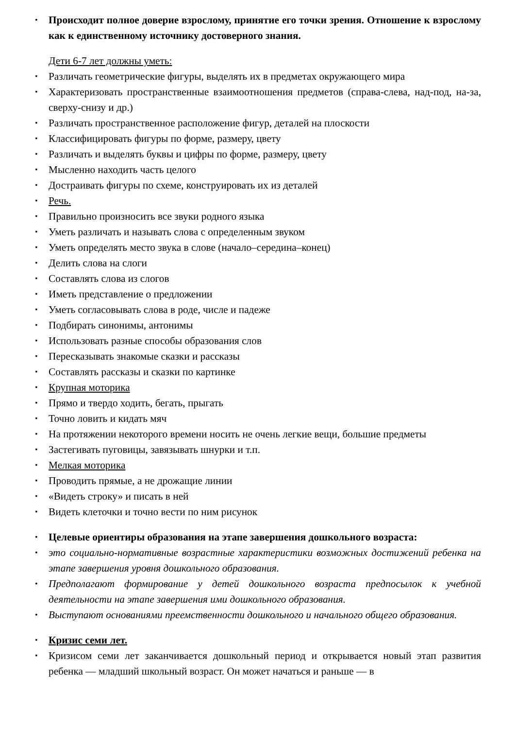Происходит полное доверие взрослому, принятие его точки зрения. Отношение к взрослому как к единственному источнику достоверного знания.
Дети 6-7 лет должны уметь:
Различать геометрические фигуры, выделять их в предметах окружающего мира
Характеризовать пространственные взаимоотношения предметов (справа-слева, над-под, на-за, сверху-снизу и др.)
Различать пространственное расположение фигур, деталей на плоскости
Классифицировать фигуры по форме, размеру, цвету
Различать и выделять буквы и цифры по форме, размеру, цвету
Мысленно находить часть целого
Достраивать фигуры по схеме, конструировать их из деталей
Речь.
Правильно произносить все звуки родного языка
Уметь различать и называть слова с определенным звуком
Уметь определять место звука в слове (начало–середина–конец)
Делить слова на слоги
Составлять слова из слогов
Иметь представление о предложении
Уметь согласовывать слова в роде, числе и падеже
Подбирать синонимы, антонимы
Использовать разные способы образования слов
Пересказывать знакомые сказки и рассказы
Составлять рассказы и сказки по картинке
Крупная моторика
Прямо и твердо ходить, бегать, прыгать
Точно ловить и кидать мяч
На протяжении некоторого времени носить не очень легкие вещи, большие предметы
Застегивать пуговицы, завязывать шнурки и т.п.
Мелкая моторика
Проводить прямые, а не дрожащие линии
«Видеть строку» и писать в ней
Видеть клеточки и точно вести по ним рисунок
Целевые ориентиры образования на этапе завершения дошкольного возраста:
это социально-нормативные возрастные характеристики возможных достижений ребенка на этапе завершения уровня дошкольного образования.
Предполагают формирование у детей дошкольного возраста предпосылок к учебной деятельности на этапе завершения ими дошкольного образования.
Выступают основаниями преемственности дошкольного и начального общего образования.
Кризис семи лет.
Кризисом семи лет заканчивается дошкольный период и открывается новый этап развития ребенка — младший школьный возраст. Он может начаться и раньше — в